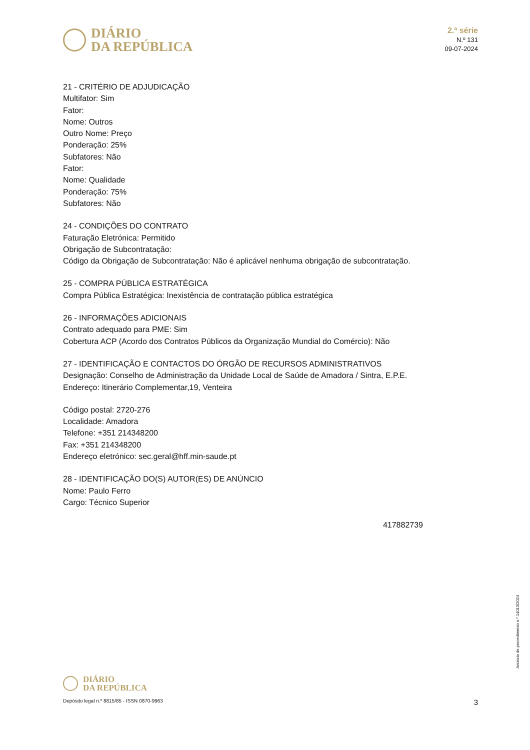DIÁRIO
DA REPÚBLICA
2.ª série
N.º 131
09-07-2024
21 - CRITÉRIO DE ADJUDICAÇÃO
Multifator: Sim
Fator:
Nome: Outros
Outro Nome: Preço
Ponderação: 25%
Subfatores: Não
Fator:
Nome: Qualidade
Ponderação: 75%
Subfatores: Não
24 - CONDIÇÕES DO CONTRATO
Faturação Eletrónica: Permitido
Obrigação de Subcontratação:
Código da Obrigação de Subcontratação: Não é aplicável nenhuma obrigação de subcontratação.
25 - COMPRA PÚBLICA ESTRATÉGICA
Compra Pública Estratégica: Inexistência de contratação pública estratégica
26 - INFORMAÇÕES ADICIONAIS
Contrato adequado para PME: Sim
Cobertura ACP (Acordo dos Contratos Públicos da Organização Mundial do Comércio): Não
27 - IDENTIFICAÇÃO E CONTACTOS DO ÓRGÃO DE RECURSOS ADMINISTRATIVOS
Designação: Conselho de Administração da Unidade Local de Saúde de Amadora / Sintra, E.P.E.
Endereço: Itinerário Complementar,19, Venteira
Código postal: 2720-276
Localidade: Amadora
Telefone: +351 214348200
Fax: +351 214348200
Endereço eletrónico: sec.geral@hff.min-saude.pt
28 - IDENTIFICAÇÃO DO(S) AUTOR(ES) DE ANÚNCIO
Nome: Paulo Ferro
Cargo: Técnico Superior
417882739
Anúncio de procedimento n.º 14013/2024
DIÁRIO
DA REPÚBLICA
Depósito legal n.º 8815/85 - ISSN 0870-9963 3